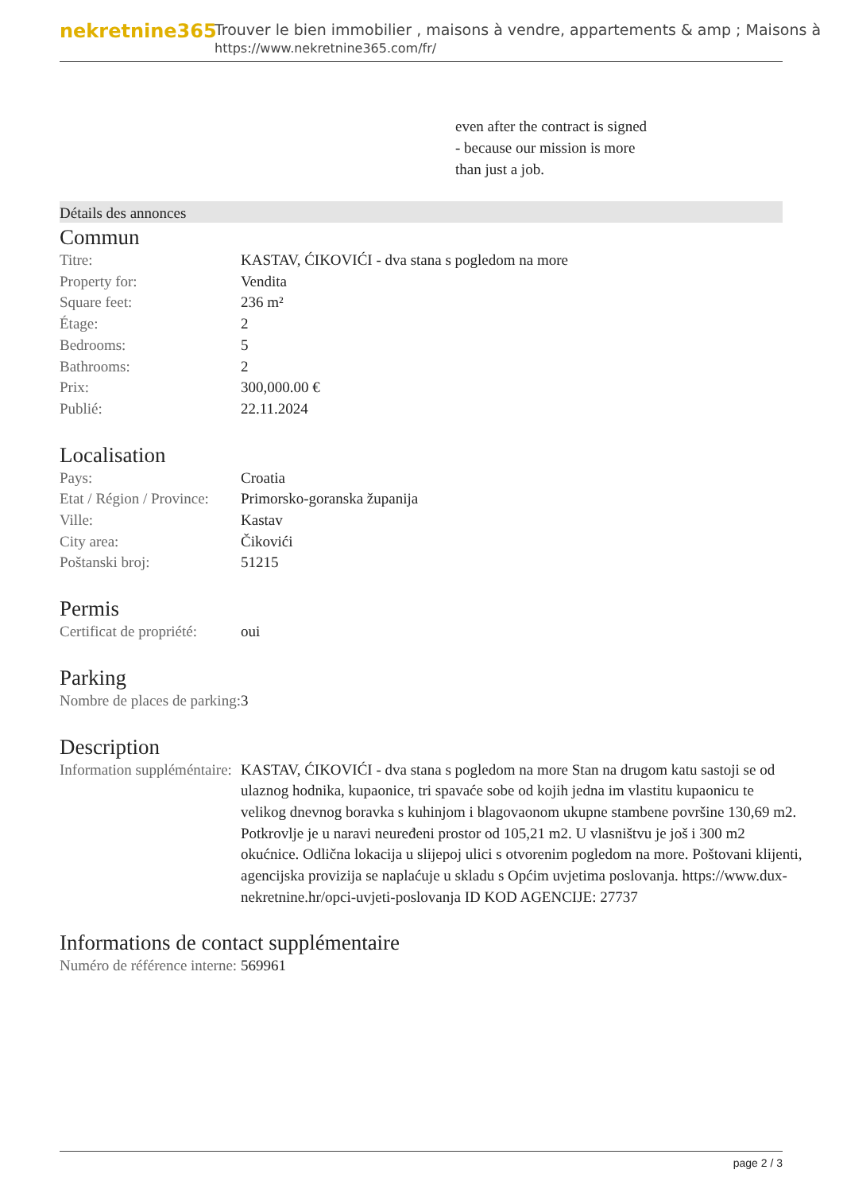nekretnine365
Trouver le bien immobilier , maisons à vendre, appartements & amp ; Maisons à
https://www.nekretnine365.com/fr/
even after the contract is signed
- because our mission is more
than just a job.
Détails des annonces
Commun
| Titre: | KASTAV, ĆIKOVIĆI - dva stana s pogledom na more |
| Property for: | Vendita |
| Square feet: | 236 m² |
| Étage: | 2 |
| Bedrooms: | 5 |
| Bathrooms: | 2 |
| Prix: | 300,000.00 € |
| Publié: | 22.11.2024 |
Localisation
| Pays: | Croatia |
| Etat / Région / Province: | Primorsko-goranska županija |
| Ville: | Kastav |
| City area: | Čikovići |
| Poštanski broj: | 51215 |
Permis
| Certificat de propriété: | oui |
Parking
| Nombre de places de parking: | 3 |
Description
| Information suppléméntaire: | KASTAV, ĆIKOVIĆI - dva stana s pogledom na more Stan na drugom katu sastoji se od ulaznog hodnika, kupaonice, tri spavaće sobe od kojih jedna im vlastitu kupaonicu te velikog dnevnog boravka s kuhinjom i blagovaonom ukupne stambene površine 130,69 m2. Potkrovlje je u naravi neuređeni prostor od 105,21 m2. U vlasništvu je još i 300 m2 okućnice. Odlična lokacija u slijepoj ulici s otvorenim pogledom na more. Poštovani klijenti, agencijska provizija se naplaćuje u skladu s Općim uvjetima poslovanja. https://www.dux-nekretnine.hr/opci-uvjeti-poslovanja ID KOD AGENCIJE: 27737 |
Informations de contact supplémentaire
| Numéro de référence interne: | 569961 |
page 2 / 3